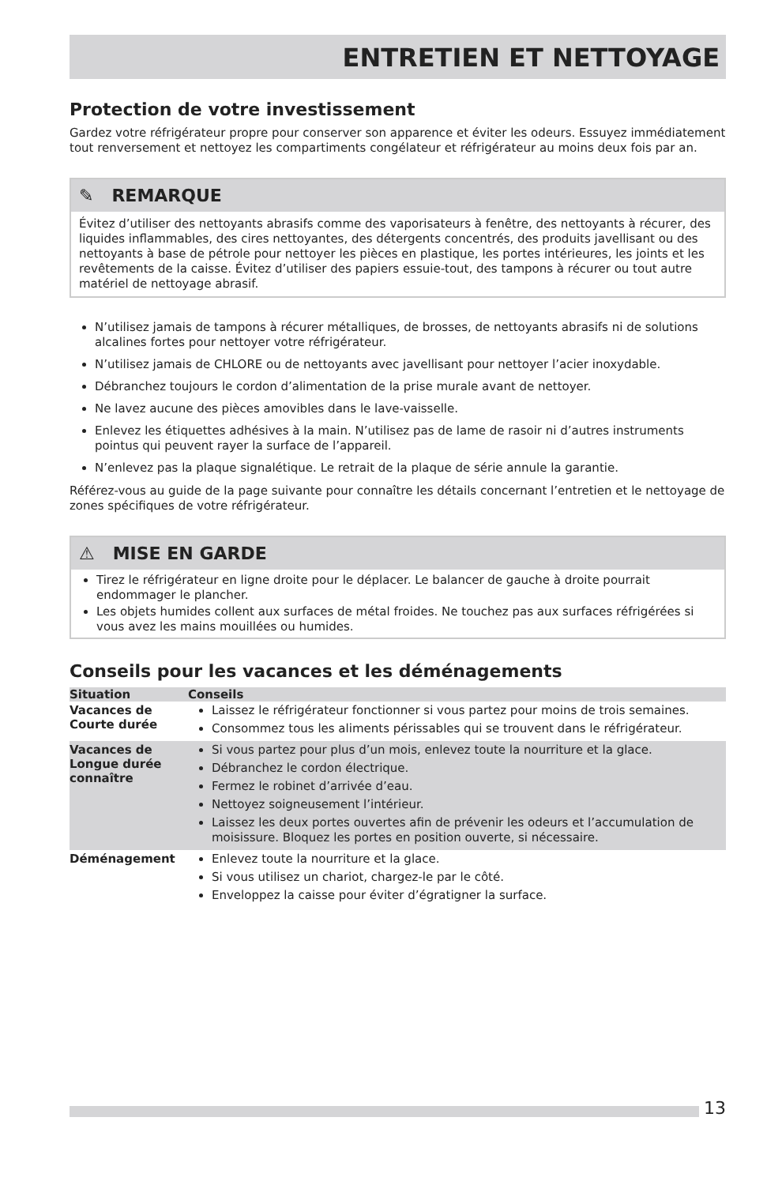ENTRETIEN ET NETTOYAGE
Protection de votre investissement
Gardez votre réfrigérateur propre pour conserver son apparence et éviter les odeurs. Essuyez immédiatement tout renversement et nettoyez les compartiments congélateur et réfrigérateur au moins deux fois par an.
✎ REMARQUE
Évitez d’utiliser des nettoyants abrasifs comme des vaporisateurs à fenêtre, des nettoyants à récurer, des liquides inflammables, des cires nettoyantes, des détergents concentrés, des produits javellisant ou des nettoyants à base de pétrole pour nettoyer les pièces en plastique, les portes intérieures, les joints et les revêtements de la caisse. Évitez d’utiliser des papiers essuie-tout, des tampons à récurer ou tout autre matériel de nettoyage abrasif.
N’utilisez jamais de tampons à récurer métalliques, de brosses, de nettoyants abrasifs ni de solutions alcalines fortes pour nettoyer votre réfrigérateur.
N’utilisez jamais de CHLORE ou de nettoyants avec javellisant pour nettoyer l’acier inoxydable.
Débranchez toujours le cordon d’alimentation de la prise murale avant de nettoyer.
Ne lavez aucune des pièces amovibles dans le lave-vaisselle.
Enlevez les étiquettes adhésives à la main. N’utilisez pas de lame de rasoir ni d’autres instruments pointus qui peuvent rayer la surface de l’appareil.
N’enlevez pas la plaque signalétique. Le retrait de la plaque de série annule la garantie.
Référez-vous au guide de la page suivante pour connaître les détails concernant l’entretien et le nettoyage de zones spécifiques de votre réfrigérateur.
⚠ MISE EN GARDE
Tirez le réfrigérateur en ligne droite pour le déplacer. Le balancer de gauche à droite pourrait endommager le plancher.
Les objets humides collent aux surfaces de métal froides. Ne touchez pas aux surfaces réfrigérées si vous avez les mains mouillées ou humides.
Conseils pour les vacances et les déménagements
| Situation | Conseils |
| --- | --- |
| Vacances de Courte durée | Laissez le réfrigérateur fonctionner si vous partez pour moins de trois semaines. Consommez tous les aliments périssables qui se trouvent dans le réfrigérateur. |
| Vacances de Longue durée connaître | Si vous partez pour plus d’un mois, enlevez toute la nourriture et la glace. Débranchez le cordon électrique. Fermez le robinet d’arrivée d’eau. Nettoyez soigneusement l’intérieur. Laissez les deux portes ouvertes afin de prévenir les odeurs et l’accumulation de moisissure. Bloquez les portes en position ouverte, si nécessaire. |
| Déménagement | Enlevez toute la nourriture et la glace. Si vous utilisez un chariot, chargez-le par le côté. Enveloppez la caisse pour éviter d’égratigner la surface. |
13